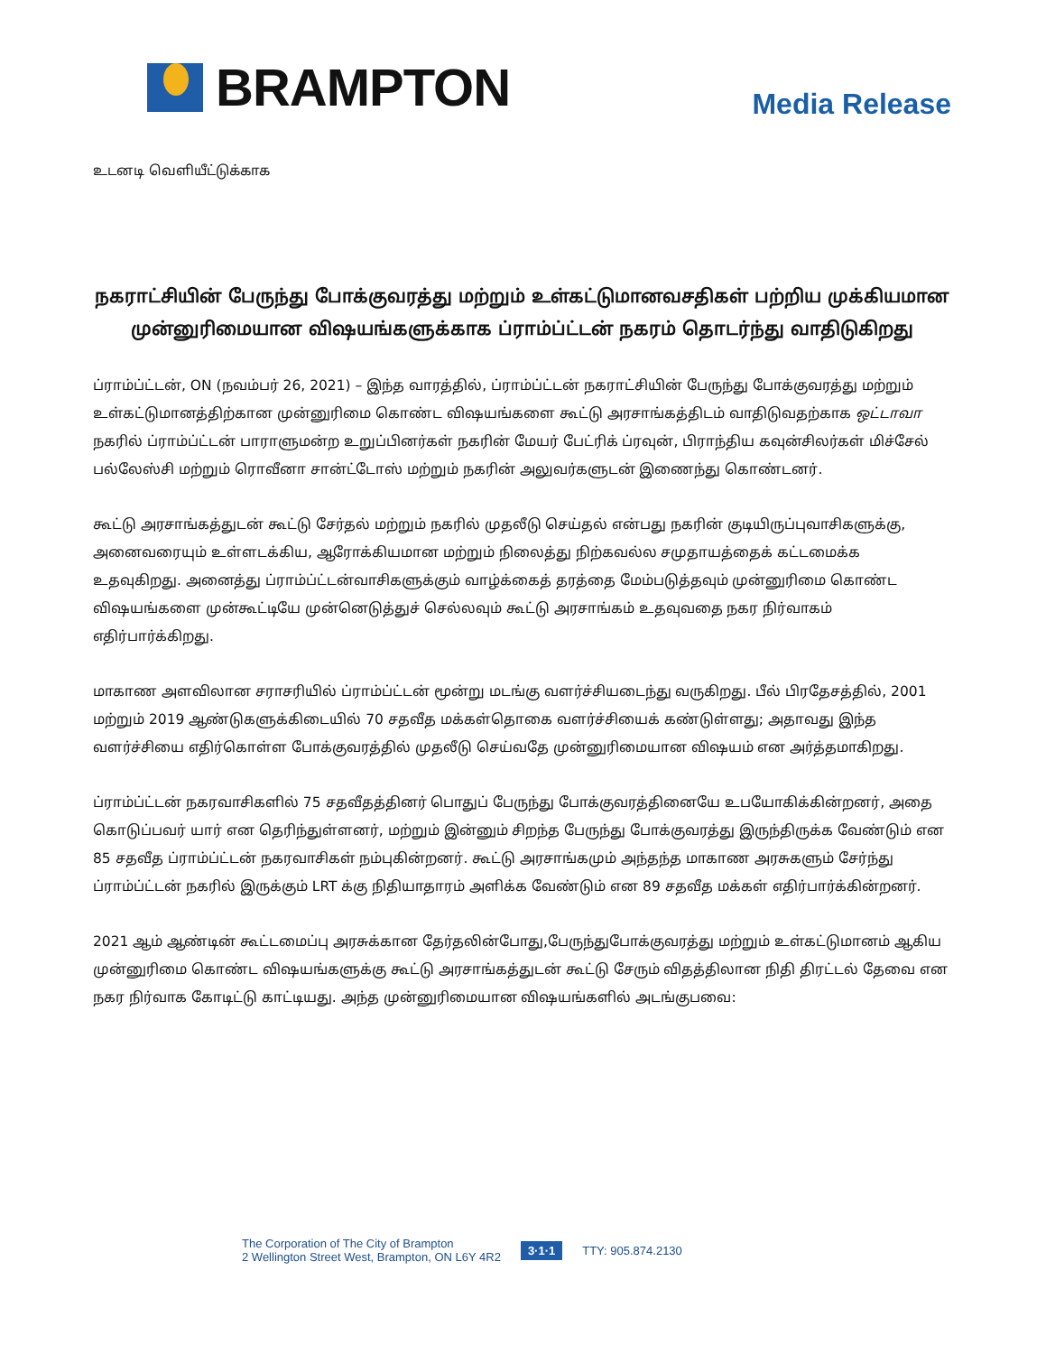BRAMPTON
Media Release
உடனடி வெளியீட்டுக்காக
நகராட்சியின் பேருந்து போக்குவரத்து மற்றும் உள்கட்டுமானவசதிகள் பற்றிய முக்கியமான முன்னுரிமையான விஷயங்களுக்காக ப்ராம்ப்ட்டன் நகரம் தொடர்ந்து வாதிடுகிறது
ப்ராம்ப்ட்டன், ON (நவம்பர் 26, 2021) – இந்த வாரத்தில், ப்ராம்ப்ட்டன் நகராட்சியின் பேருந்து போக்குவரத்து மற்றும் உள்கட்டுமானத்திற்கான முன்னுரிமை கொண்ட விஷயங்களை கூட்டு அரசாங்கத்திடம் வாதிடுவதற்காக ஒட்டாவா நகரில் ப்ராம்ப்ட்டன் பாராளுமன்ற உறுப்பினர்கள் நகரின் மேயர் பேட்ரிக் ப்ரவுன், பிராந்திய கவுன்சிலர்கள் மிச்சேல் பல்லேஸ்சி மற்றும் ரொவீனா சான்ட்டோஸ் மற்றும் நகரின் அலுவர்களுடன் இணைந்து கொண்டனர்.
கூட்டு அரசாங்கத்துடன் கூட்டு சேர்தல் மற்றும் நகரில் முதலீடு செய்தல் என்பது நகரின் குடியிருப்புவாசிகளுக்கு, அனைவரையும் உள்ளடக்கிய, ஆரோக்கியமான மற்றும் நிலைத்து நிற்கவல்ல சமுதாயத்தைக் கட்டமைக்க உதவுகிறது. அனைத்து ப்ராம்ப்ட்டன்வாசிகளுக்கும் வாழ்க்கைத் தரத்தை மேம்படுத்தவும் முன்னுரிமை கொண்ட விஷயங்களை முன்கூட்டியே முன்னெடுத்துச் செல்லவும் கூட்டு அரசாங்கம் உதவுவதை நகர நிர்வாகம் எதிர்பார்க்கிறது.
மாகாண அளவிலான சராசரியில் ப்ராம்ப்ட்டன் மூன்று மடங்கு வளர்ச்சியடைந்து வருகிறது. பீல் பிரதேசத்தில், 2001 மற்றும் 2019 ஆண்டுகளுக்கிடையில் 70 சதவீத மக்கள்தொகை வளர்ச்சியைக் கண்டுள்ளது; அதாவது இந்த வளர்ச்சியை எதிர்கொள்ள போக்குவரத்தில் முதலீடு செய்வதே முன்னுரிமையான விஷயம் என அர்த்தமாகிறது.
ப்ராம்ப்ட்டன் நகரவாசிகளில் 75 சதவீதத்தினர் பொதுப் பேருந்து போக்குவரத்தினையே உபயோகிக்கின்றனர், அதை கொடுப்பவர் யார் என தெரிந்துள்ளனர், மற்றும் இன்னும் சிறந்த பேருந்து போக்குவரத்து இருந்திருக்க வேண்டும் என 85 சதவீத ப்ராம்ப்ட்டன் நகரவாசிகள் நம்புகின்றனர். கூட்டு அரசாங்கமும் அந்தந்த மாகாண அரசுகளும் சேர்ந்து ப்ராம்ப்ட்டன் நகரில் இருக்கும் LRT க்கு நிதியாதாரம் அளிக்க வேண்டும் என 89 சதவீத மக்கள் எதிர்பார்க்கின்றனர்.
2021 ஆம் ஆண்டின் கூட்டமைப்பு அரசுக்கான தேர்தலின்போது,பேருந்துபோக்குவரத்து மற்றும் உள்கட்டுமானம் ஆகிய முன்னுரிமை கொண்ட விஷயங்களுக்கு கூட்டு அரசாங்கத்துடன் கூட்டு சேரும் விதத்திலான நிதி திரட்டல் தேவை என நகர நிர்வாக கோடிட்டு காட்டியது. அந்த முன்னுரிமையான விஷயங்களில் அடங்குபவை:
The Corporation of The City of Brampton
2 Wellington Street West, Brampton, ON L6Y 4R2
3·1·1 TTY: 905.874.2130